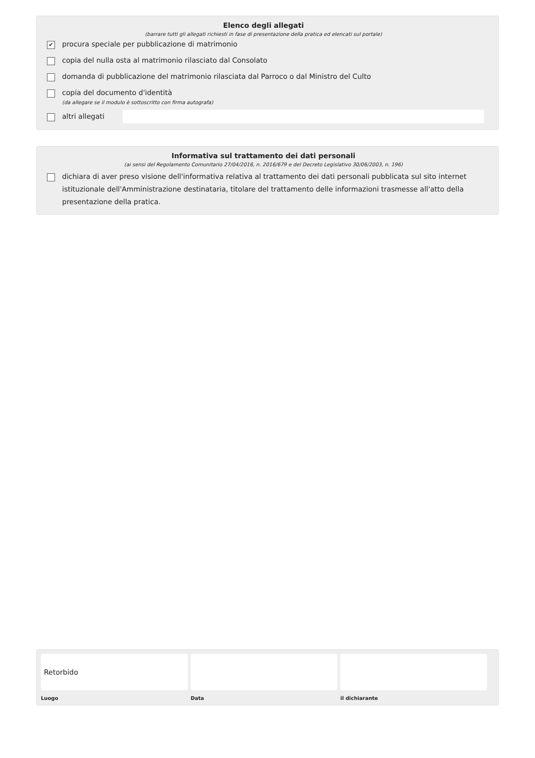Elenco degli allegati
(barrare tutti gli allegati richiesti in fase di presentazione della pratica ed elencati sul portale)
✔
procura speciale per pubblicazione di matrimonio
copia del nulla osta al matrimonio rilasciato dal Consolato
domanda di pubblicazione del matrimonio rilasciata dal Parroco o dal Ministro del Culto
copia del documento d'identità
(da allegare se il modulo è sottoscritto con firma autografa)
altri allegati
Informativa sul trattamento dei dati personali
(ai sensi del Regolamento Comunitario 27/04/2016, n. 2016/679 e del Decreto Legislativo 30/06/2003, n. 196)
dichiara di aver preso visione dell'informativa relativa al trattamento dei dati personali pubblicata sul sito internet istituzionale dell'Amministrazione destinataria, titolare del trattamento delle informazioni trasmesse all'atto della presentazione della pratica.
Retorbido
Luogo
Data il dichiarante